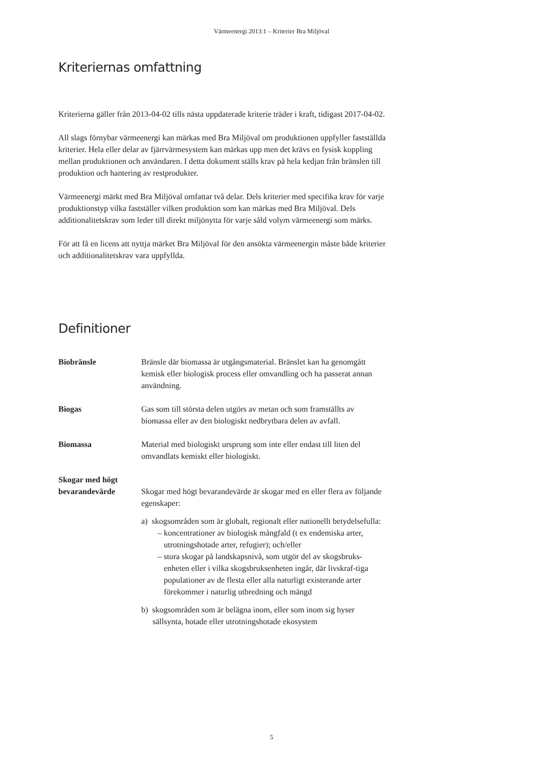Värmeenergi 2013:1 – Kriterier Bra Miljöval
Kriteriernas omfattning
Kriterierna gäller från 2013-04-02 tills nästa uppdaterade kriterie träder i kraft, tidigast 2017-04-02.
All slags förnybar värmeenergi kan märkas med Bra Miljöval om produktionen uppfyller fastställda kriterier. Hela eller delar av fjärrvärmesystem kan märkas upp men det krävs en fysisk koppling mellan produktionen och användaren. I detta dokument ställs krav på hela kedjan från bränslen till produktion och hantering av restprodukter.
Värmeenergi märkt med Bra Miljöval omfattar två delar. Dels kriterier med specifika krav för varje produktionstyp vilka fastställer vilken produktion som kan märkas med Bra Miljöval. Dels additionalitetskrav som leder till direkt miljönytta för varje såld volym värmeenergi som märks.
För att få en licens att nyttja märket Bra Miljöval för den ansökta värmeenergin måste både kriterier och additionalitetskrav vara uppfyllda.
Definitioner
Biobränsle Bränsle där biomassa är utgångsmaterial. Bränslet kan ha genomgått kemisk eller biologisk process eller omvandling och ha passerat annan användning.
Biogas Gas som till största delen utgörs av metan och som framställts av biomassa eller av den biologiskt nedbrytbara delen av avfall.
Biomassa Material med biologiskt ursprung som inte eller endast till liten del omvandlats kemiskt eller biologiskt.
Skogar med högt bevarandevärde
Skogar med högt bevarandevärde är skogar med en eller flera av följande egenskaper:
a) skogsområden som är globalt, regionalt eller nationellt betydelsefulla:
– koncentrationer av biologisk mångfald (t ex endemiska arter, utrotningshotade arter, refugier); och/eller
– stora skogar på landskapsnivå, som utgör del av skogsbruks-enheten eller i vilka skogsbruksenheten ingår, där livskraf-tiga populationer av de flesta eller alla naturligt existerande arter förekommer i naturlig utbredning och mängd
b) skogsområden som är belägna inom, eller som inom sig hyser sällsynta, hotade eller utrotningshotade ekosystem
5